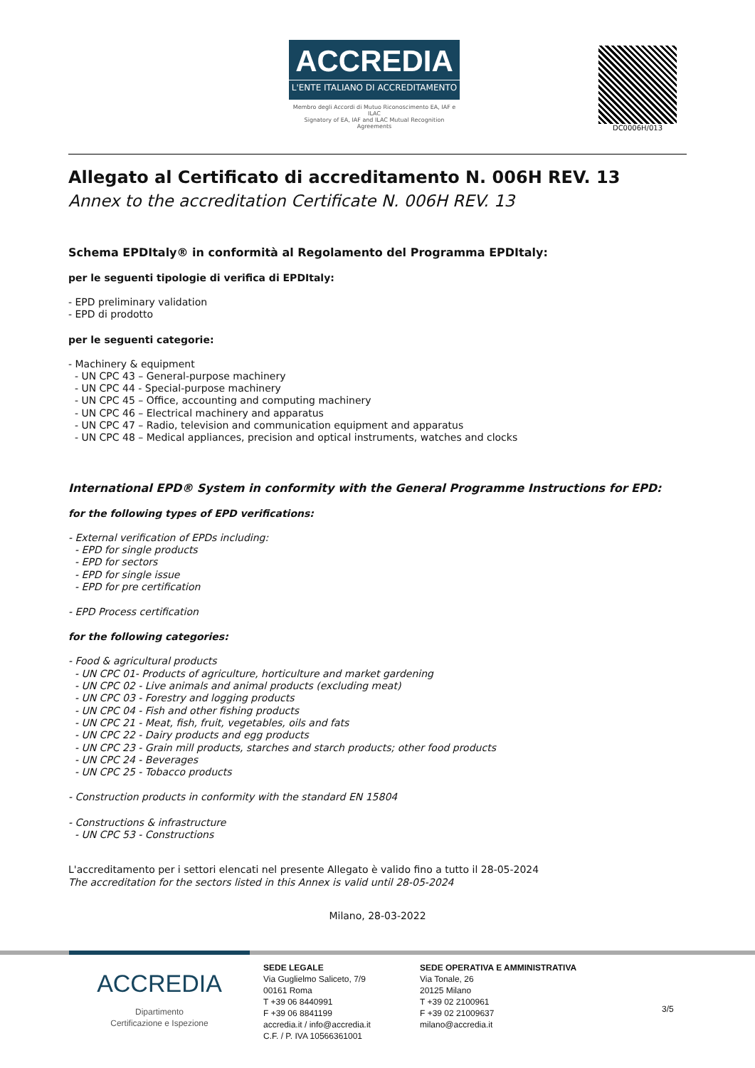ACCREDIA
L'ENTE ITALIANO DI ACCREDITAMENTO
Membro degli Accordi di Mutuo Riconoscimento EA, IAF e ILAC
Signatory of EA, IAF and ILAC Mutual Recognition Agreements
DC0006H/013
Allegato al Certificato di accreditamento N. 006H REV. 13
Annex to the accreditation Certificate N. 006H REV. 13
Schema EPDItaly® in conformità al Regolamento del Programma EPDItaly:
per le seguenti tipologie di verifica di EPDItaly:
- EPD preliminary validation
- EPD di prodotto
per le seguenti categorie:
- Machinery & equipment
- UN CPC 43 – General-purpose machinery
- UN CPC 44 - Special-purpose machinery
- UN CPC 45 – Office, accounting and computing machinery
- UN CPC 46 – Electrical machinery and apparatus
- UN CPC 47 – Radio, television and communication equipment and apparatus
- UN CPC 48 – Medical appliances, precision and optical instruments, watches and clocks
International EPD® System in conformity with the General Programme Instructions for EPD:
for the following types of EPD verifications:
- External verification of EPDs including:
- EPD for single products
- EPD for sectors
- EPD for single issue
- EPD for pre certification
- EPD Process certification
for the following categories:
- Food & agricultural products
- UN CPC 01- Products of agriculture, horticulture and market gardening
- UN CPC 02 - Live animals and animal products (excluding meat)
- UN CPC 03 - Forestry and logging products
- UN CPC 04 - Fish and other fishing products
- UN CPC 21 - Meat, fish, fruit, vegetables, oils and fats
- UN CPC 22 - Dairy products and egg products
- UN CPC 23 - Grain mill products, starches and starch products; other food products
- UN CPC 24 - Beverages
- UN CPC 25 - Tobacco products
- Construction products in conformity with the standard EN 15804
- Constructions & infrastructure
- UN CPC 53 - Constructions
L'accreditamento per i settori elencati nel presente Allegato è valido fino a tutto il 28-05-2024
The accreditation for the sectors listed in this Annex is valid until 28-05-2024
Milano, 28-03-2022
ACCREDIA
Dipartimento
Certificazione e Ispezione
SEDE LEGALE
Via Guglielmo Saliceto, 7/9
00161 Roma
T +39 06 8440991
F +39 06 8841199
accredia.it / info@accredia.it
C.F. / P. IVA 10566361001
SEDE OPERATIVA E AMMINISTRATIVA
Via Tonale, 26
20125 Milano
T +39 02 2100961
F +39 02 21009637
milano@accredia.it
3/5